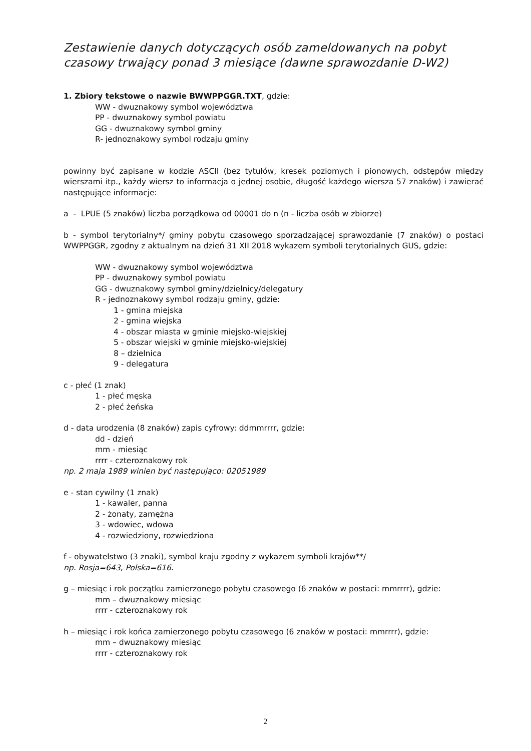Zestawienie danych dotyczących osób zameldowanych na pobyt czasowy trwający ponad 3 miesiące (dawne sprawozdanie D-W2)
1. Zbiory tekstowe o nazwie BWWPPGGR.TXT, gdzie:
WW - dwuznakowy symbol województwa
PP - dwuznakowy symbol powiatu
GG - dwuznakowy symbol gminy
R- jednoznakowy symbol rodzaju gminy
powinny być zapisane w kodzie ASCII (bez tytułów, kresek poziomych i pionowych, odstępów między wierszami itp., każdy wiersz to informacja o jednej osobie, długość każdego wiersza 57 znaków) i zawierać następujące informacje:
a - LPUE (5 znaków) liczba porządkowa od 00001 do n (n - liczba osób w zbiorze)
b - symbol terytorialny*/ gminy pobytu czasowego sporządzającej sprawozdanie (7 znaków) o postaci WWPPGGR, zgodny z aktualnym na dzień 31 XII 2018 wykazem symboli terytorialnych GUS, gdzie:
WW - dwuznakowy symbol województwa
PP - dwuznakowy symbol powiatu
GG - dwuznakowy symbol gminy/dzielnicy/delegatury
R - jednoznakowy symbol rodzaju gminy, gdzie:
1 - gmina miejska
2 - gmina wiejska
4 - obszar miasta w gminie miejsko-wiejskiej
5 - obszar wiejski w gminie miejsko-wiejskiej
8 – dzielnica
9 - delegatura
c - płeć (1 znak)
1 - płeć męska
2 - płeć żeńska
d - data urodzenia (8 znaków) zapis cyfrowy: ddmmrrrr, gdzie:
dd - dzień
mm - miesiąc
rrrr - czteroznakowy rok
np. 2 maja 1989 winien być następująco: 02051989
e - stan cywilny (1 znak)
1 - kawaler, panna
2 - żonaty, zamężna
3 - wdowiec, wdowa
4 - rozwiedziony, rozwiedziona
f - obywatelstwo (3 znaki), symbol kraju zgodny z wykazem symboli krajów**/
np. Rosja=643, Polska=616.
g – miesiąc i rok początku zamierzonego pobytu czasowego (6 znaków w postaci: mmrrrr), gdzie:
mm – dwuznakowy miesiąc
rrrr - czteroznakowy rok
h – miesiąc i rok końca zamierzonego pobytu czasowego (6 znaków w postaci: mmrrrr), gdzie:
mm – dwuznakowy miesiąc
rrrr - czteroznakowy rok
2